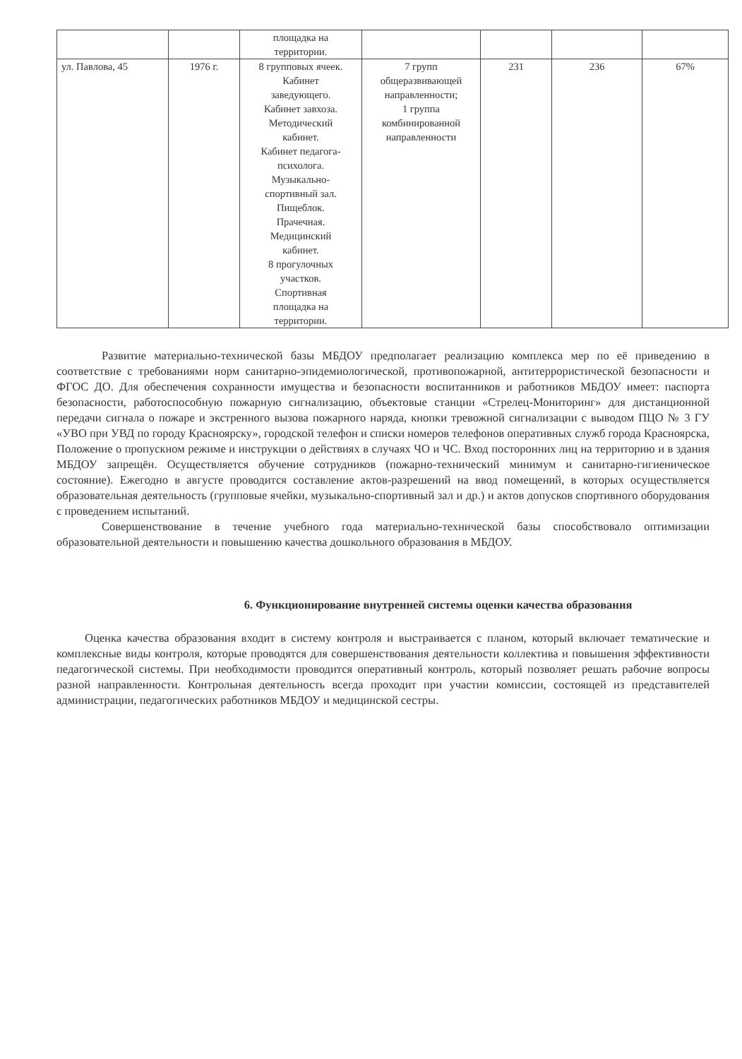| | | площадка на территории. | | | | |
| ул. Павлова, 45 | 1976 г. | 8 групповых ячеек. Кабинет заведующего. Кабинет завхоза. Методический кабинет. Кабинет педагога- психолога. Музыкально- спортивный зал. Пищеблок. Прачечная. Медицинский кабинет. 8 прогулочных участков. Спортивная площадка на территории. | 7 групп общеразвивающей направленности; 1 группа комбинированной направленности | 231 | 236 | 67% |
Развитие материально-технической базы МБДОУ предполагает реализацию комплекса мер по её приведению в соответствие с требованиями норм санитарно-эпидемиологической, противопожарной, антитеррористической безопасности и ФГОС ДО. Для обеспечения сохранности имущества и безопасности воспитанников и работников МБДОУ имеет: паспорта безопасности, работоспособную пожарную сигнализацию, объектовые станции «Стрелец-Мониторинг» для дистанционной передачи сигнала о пожаре и экстренного вызова пожарного наряда, кнопки тревожной сигнализации с выводом ПЦО № 3 ГУ «УВО при УВД по городу Красноярску», городской телефон и списки номеров телефонов оперативных служб города Красноярска, Положение о пропускном режиме и инструкции о действиях в случаях ЧО и ЧС. Вход посторонних лиц на территорию и в здания МБДОУ запрещён. Осуществляется обучение сотрудников (пожарно-технический минимум и санитарно-гигиеническое состояние). Ежегодно в августе проводится составление актов-разрешений на ввод помещений, в которых осуществляется образовательная деятельность (групповые ячейки, музыкально-спортивный зал и др.) и актов допусков спортивного оборудования с проведением испытаний.
Совершенствование в течение учебного года материально-технической базы способствовало оптимизации образовательной деятельности и повышению качества дошкольного образования в МБДОУ.
6. Функционирование внутренней системы оценки качества образования
Оценка качества образования входит в систему контроля и выстраивается с планом, который включает тематические и комплексные виды контроля, которые проводятся для совершенствования деятельности коллектива и повышения эффективности педагогической системы. При необходимости проводится оперативный контроль, который позволяет решать рабочие вопросы разной направленности. Контрольная деятельность всегда проходит при участии комиссии, состоящей из представителей администрации, педагогических работников МБДОУ и медицинской сестры.